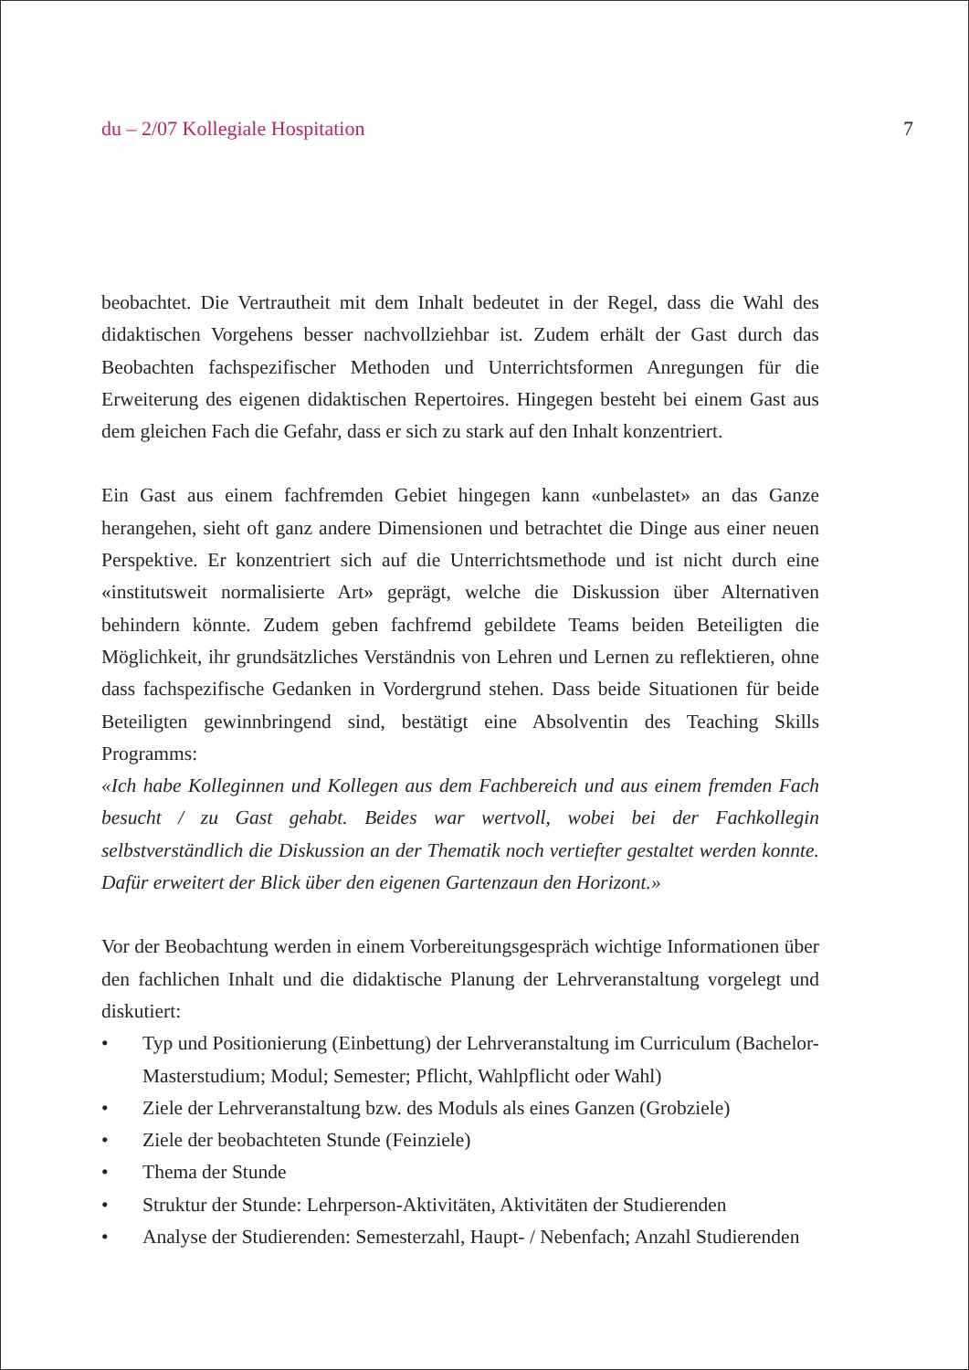du – 2/07 Kollegiale Hospitation 7
beobachtet. Die Vertrautheit mit dem Inhalt bedeutet in der Regel, dass die Wahl des didaktischen Vorgehens besser nachvollziehbar ist. Zudem erhält der Gast durch das Beobachten fachspezifischer Methoden und Unterrichtsformen Anregungen für die Erweiterung des eigenen didaktischen Repertoires. Hingegen besteht bei einem Gast aus dem gleichen Fach die Gefahr, dass er sich zu stark auf den Inhalt konzentriert.
Ein Gast aus einem fachfremden Gebiet hingegen kann «unbelastet» an das Ganze herangehen, sieht oft ganz andere Dimensionen und betrachtet die Dinge aus einer neuen Perspektive. Er konzentriert sich auf die Unterrichtsmethode und ist nicht durch eine «institutsweit normalisierte Art» geprägt, welche die Diskussion über Alternativen behindern könnte. Zudem geben fachfremd gebildete Teams beiden Beteiligten die Möglichkeit, ihr grundsätzliches Verständnis von Lehren und Lernen zu reflektieren, ohne dass fachspezifische Gedanken in Vordergrund stehen. Dass beide Situationen für beide Beteiligten gewinnbringend sind, bestätigt eine Absolventin des Teaching Skills Programms:
«Ich habe Kolleginnen und Kollegen aus dem Fachbereich und aus einem fremden Fach besucht / zu Gast gehabt. Beides war wertvoll, wobei bei der Fachkollegin selbstverständlich die Diskussion an der Thematik noch vertiefter gestaltet werden konnte. Dafür erweitert der Blick über den eigenen Gartenzaun den Horizont.»
Vor der Beobachtung werden in einem Vorbereitungsgespräch wichtige Informationen über den fachlichen Inhalt und die didaktische Planung der Lehrveranstaltung vorgelegt und diskutiert:
• Typ und Positionierung (Einbettung) der Lehrveranstaltung im Curriculum (Bachelor-Masterstudium; Modul; Semester; Pflicht, Wahlpflicht oder Wahl)
• Ziele der Lehrveranstaltung bzw. des Moduls als eines Ganzen (Grobziele)
• Ziele der beobachteten Stunde (Feinziele)
• Thema der Stunde
• Struktur der Stunde: Lehrperson-Aktivitäten, Aktivitäten der Studierenden
• Analyse der Studierenden: Semesterzahl, Haupt- / Nebenfach; Anzahl Studierenden